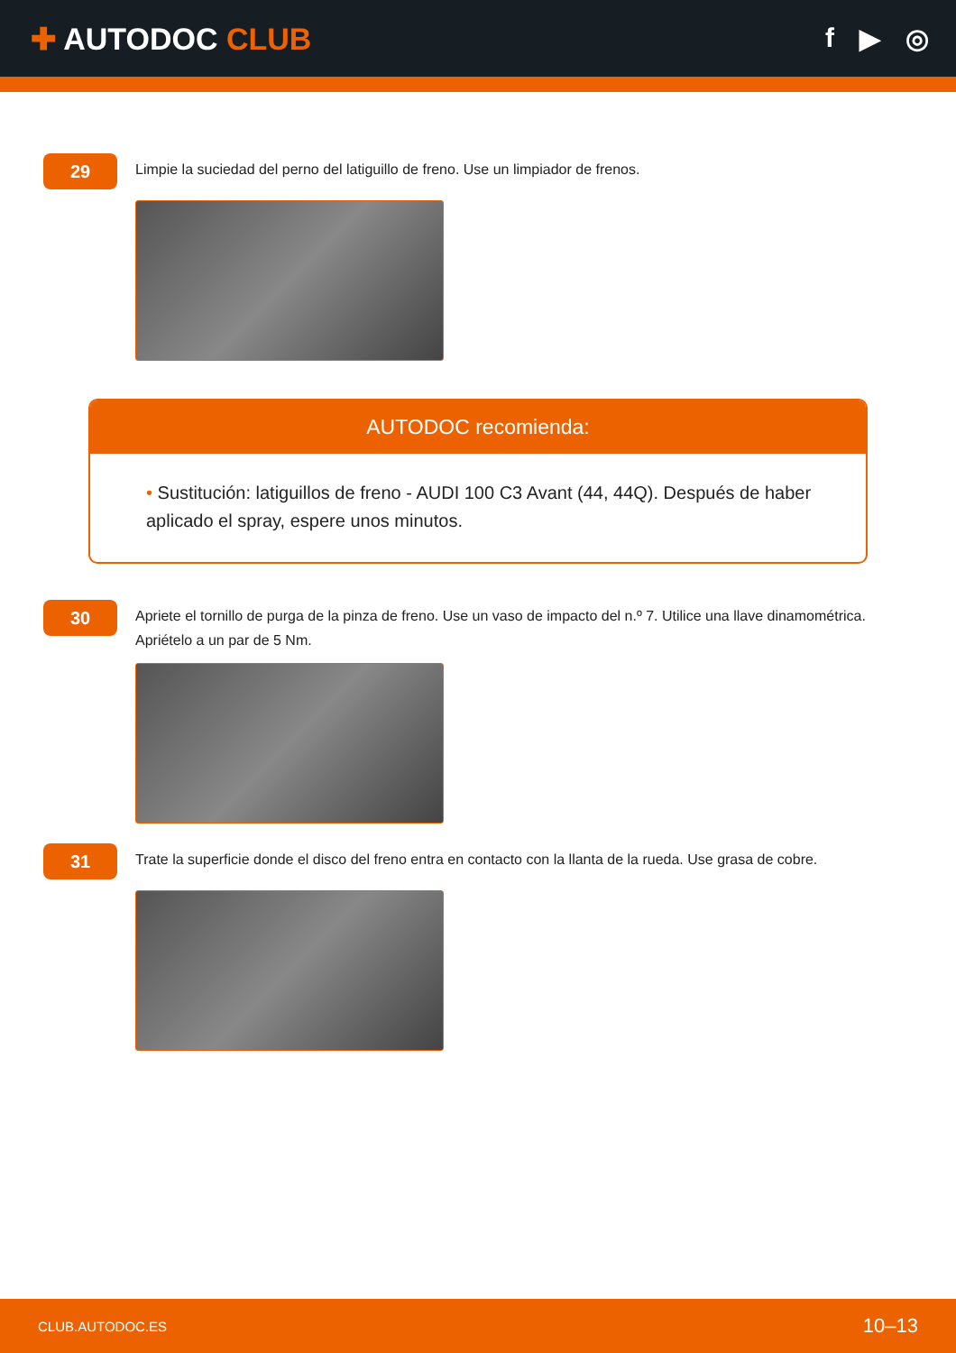✚ AUTODOC CLUB f ▶ ◎
29
Limpie la suciedad del perno del latiguillo de freno. Use un limpiador de frenos.
AUTODOC recomienda:
• Sustitución: latiguillos de freno - AUDI 100 C3 Avant (44, 44Q). Después de haber aplicado el spray, espere unos minutos.
30
Apriete el tornillo de purga de la pinza de freno. Use un vaso de impacto del n.º 7. Utilice una llave dinamométrica. Apriételo a un par de 5 Nm.
31
Trate la superficie donde el disco del freno entra en contacto con la llanta de la rueda. Use grasa de cobre.
CLUB.AUTODOC.ES 10–13